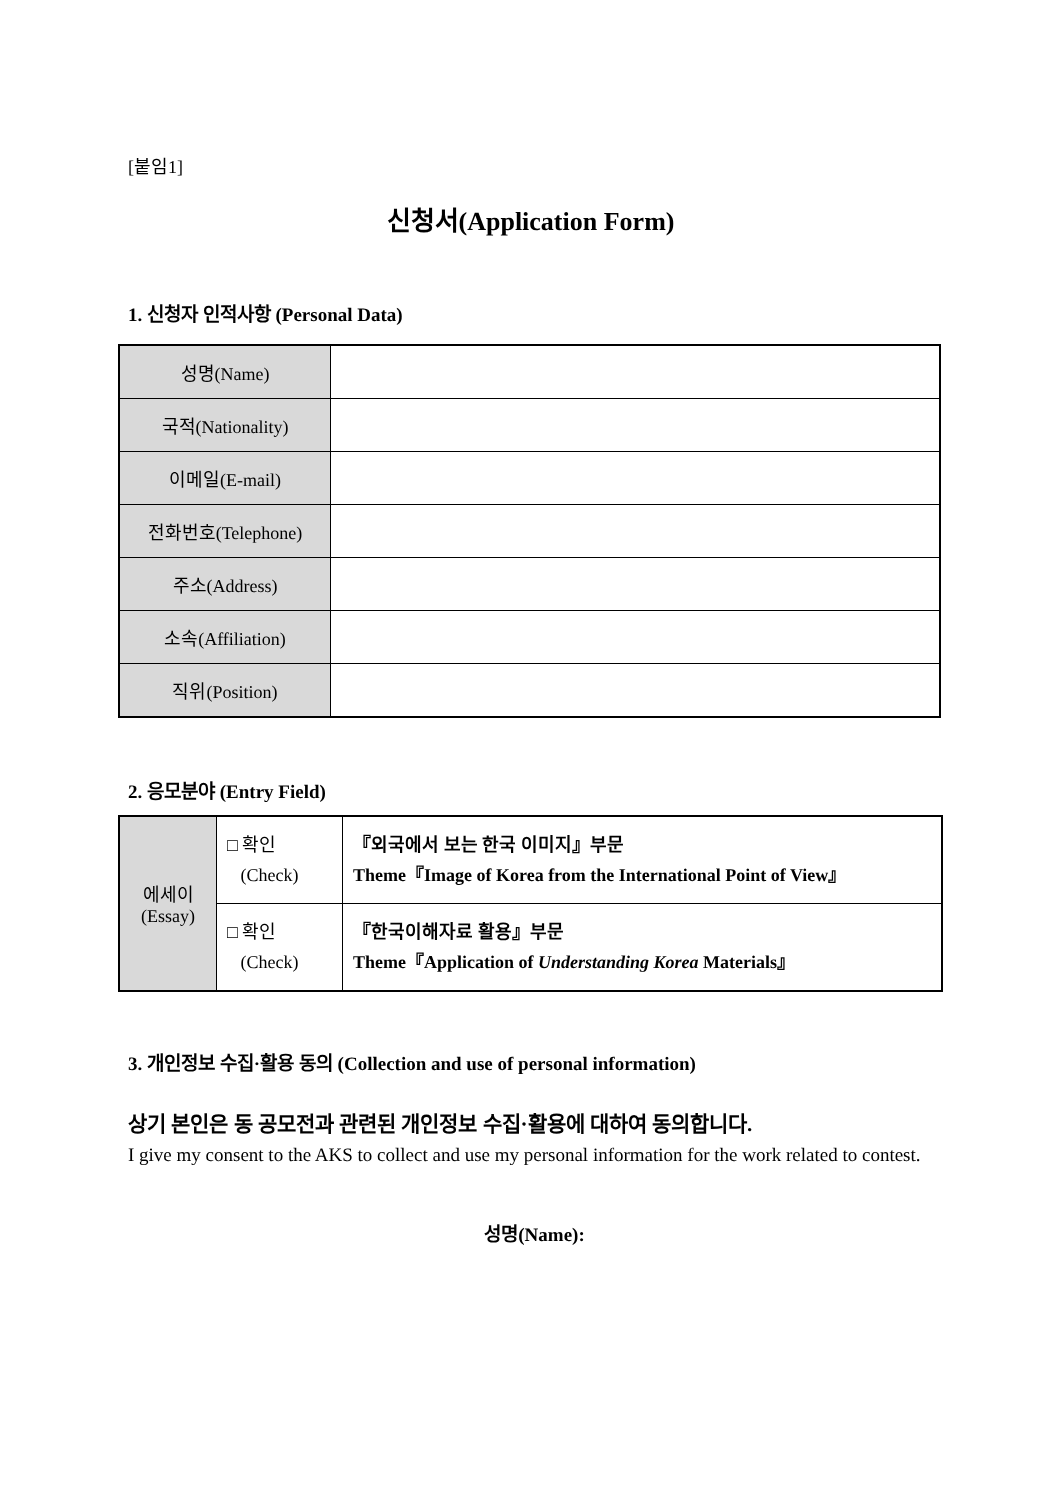[붙임1]
신청서(Application Form)
1. 신청자 인적사항 (Personal Data)
| 성명(Name) | |
| 국적(Nationality) | |
| 이메일(E-mail) | |
| 전화번호(Telephone) | |
| 주소(Address) | |
| 소속(Affiliation) | |
| 직위(Position) | |
2. 응모분야 (Entry Field)
| 에세이 (Essay) | □ 확인 (Check) | 『외국에서 보는 한국 이미지』부문 Theme『Image of Korea from the International Point of View』 |
| | □ 확인 (Check) | 『한국이해자료 활용』부문 Theme『Application of Understanding Korea Materials』 |
3. 개인정보 수집·활용 동의 (Collection and use of personal information)
상기 본인은 동 공모전과 관련된 개인정보 수집·활용에 대하여 동의합니다.
I give my consent to the AKS to collect and use my personal information for the work related to contest.
성명(Name):